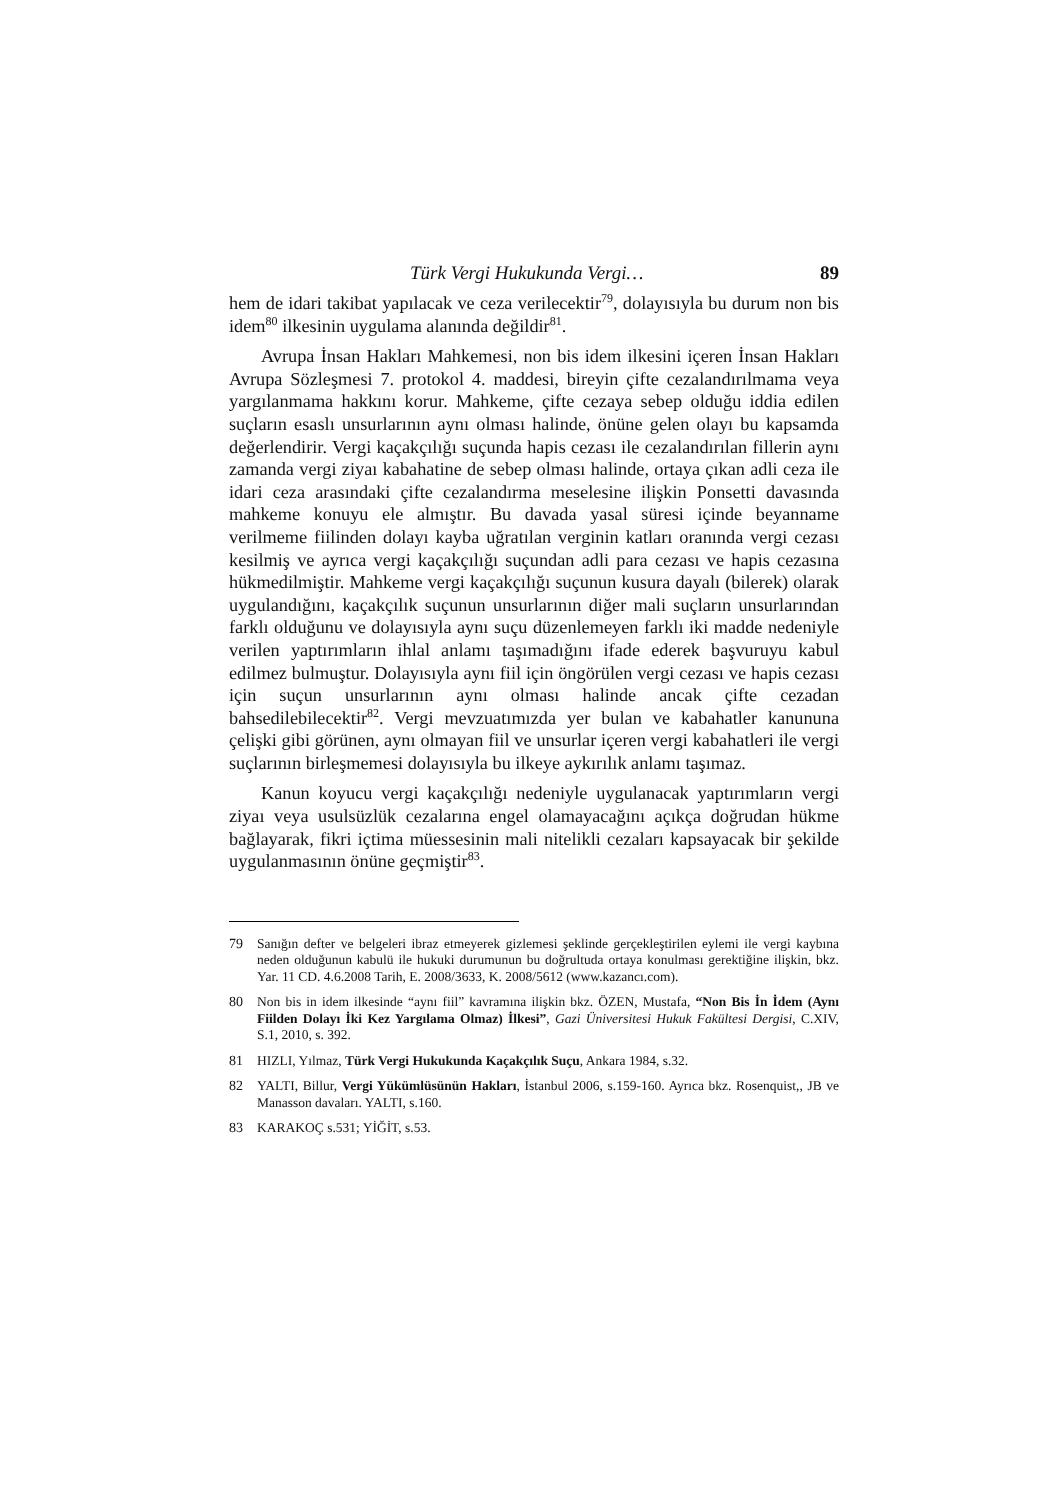Türk Vergi Hukukunda Vergi… 89
hem de idari takibat yapılacak ve ceza verilecektir<sup>79</sup>, dolayısıyla bu durum non bis idem<sup>80</sup> ilkesinin uygulama alanında değildir<sup>81</sup>.
Avrupa İnsan Hakları Mahkemesi, non bis idem ilkesini içeren İnsan Hakları Avrupa Sözleşmesi 7. protokol 4. maddesi, bireyin çifte cezalandırılmama veya yargılanmama hakkını korur. Mahkeme, çifte cezaya sebep olduğu iddia edilen suçların esaslı unsurlarının aynı olması halinde, önüne gelen olayı bu kapsamda değerlendirir. Vergi kaçakçılığı suçunda hapis cezası ile cezalandırılan fillerin aynı zamanda vergi ziyaı kabahatine de sebep olması halinde, ortaya çıkan adli ceza ile idari ceza arasındaki çifte cezalandırma meselesine ilişkin Ponsetti davasında mahkeme konuyu ele almıştır. Bu davada yasal süresi içinde beyanname verilmeme fiilinden dolayı kayba uğratılan verginin katları oranında vergi cezası kesilmiş ve ayrıca vergi kaçakçılığı suçundan adli para cezası ve hapis cezasına hükmedilmiştir. Mahkeme vergi kaçakçılığı suçunun kusura dayalı (bilerek) olarak uygulandığını, kaçakçılık suçunun unsurlarının diğer mali suçların unsurlarından farklı olduğunu ve dolayısıyla aynı suçu düzenlemeyen farklı iki madde nedeniyle verilen yaptırımların ihlal anlamı taşımadığını ifade ederek başvuruyu kabul edilmez bulmuştur. Dolayısıyla aynı fiil için öngörülen vergi cezası ve hapis cezası için suçun unsurlarının aynı olması halinde ancak çifte cezadan bahsedilebilecektir<sup>82</sup>. Vergi mevzuatımızda yer bulan ve kabahatler kanununa çelişki gibi görünen, aynı olmayan fiil ve unsurlar içeren vergi kabahatleri ile vergi suçlarının birleşmemesi dolayısıyla bu ilkeye aykırılık anlamı taşımaz.
Kanun koyucu vergi kaçakçılığı nedeniyle uygulanacak yaptırımların vergi ziyaı veya usulsüzlük cezalarına engel olamayacağını açıkça doğrudan hükme bağlayarak, fikri içtima müessesinin mali nitelikli cezaları kapsayacak bir şekilde uygulanmasının önüne geçmiştir<sup>83</sup>.
79 Sanığın defter ve belgeleri ibraz etmeyerek gizlemesi şeklinde gerçekleştirilen eylemi ile vergi kaybına neden olduğunun kabulü ile hukuki durumunun bu doğrultuda ortaya konulması gerektiğine ilişkin, bkz. Yar. 11 CD. 4.6.2008 Tarih, E. 2008/3633, K. 2008/5612 (www.kazancı.com).
80 Non bis in idem ilkesinde “aynı fiil” kavramına ilişkin bkz. ÖZEN, Mustafa, “Non Bis İn İdem (Aynı Fiilden Dolayı İki Kez Yargılama Olmaz) İlkesi”, Gazi Üniversitesi Hukuk Fakültesi Dergisi, C.XIV, S.1, 2010, s. 392.
81 HIZLI, Yılmaz, Türk Vergi Hukukunda Kaçakçılık Suçu, Ankara 1984, s.32.
82 YALTI, Billur, Vergi Yükümlüsünün Hakları, İstanbul 2006, s.159-160. Ayrıca bkz. Rosenquist,, JB ve Manasson davaları. YALTI, s.160.
83 KARAKOÇ s.531; YİĞİT, s.53.